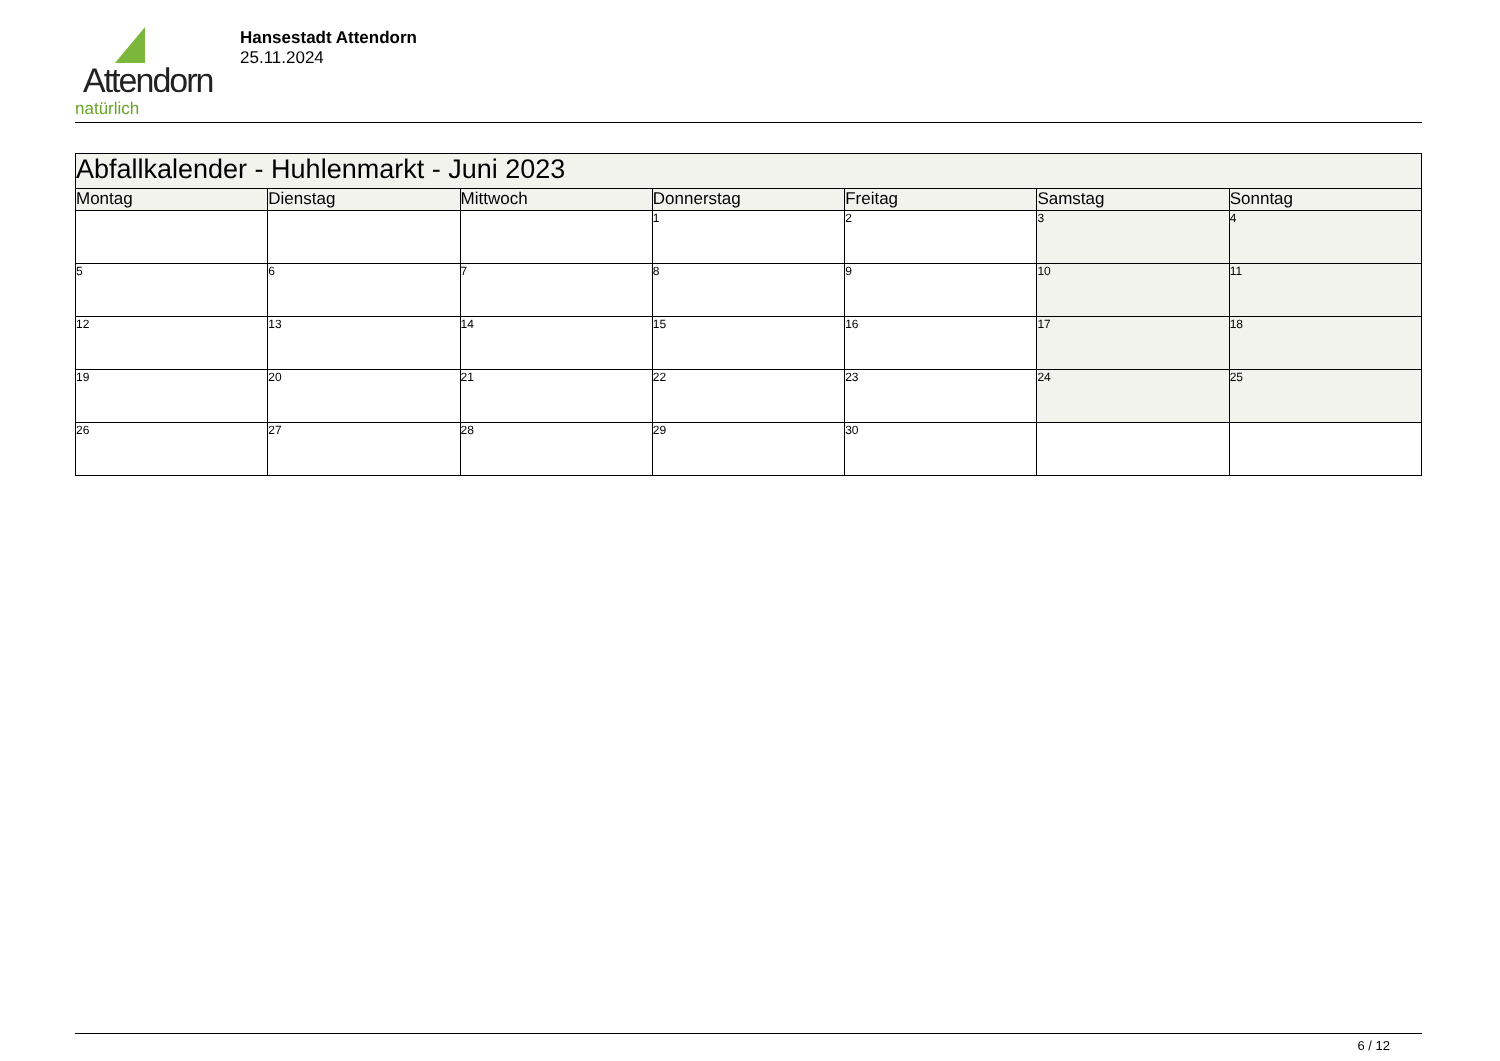Attendorn
natürlich
Hansestadt Attendorn
25.11.2024
| Abfallkalender - Huhlenmarkt - Juni 2023 | | | | | | |
| --- | --- | --- | --- | --- | --- | --- |
| Montag | Dienstag | Mittwoch | Donnerstag | Freitag | Samstag | Sonntag |
| | | | 1 | 2 | 3 | 4 |
| 5 | 6 | 7 | 8 | 9 | 10 | 11 |
| 12 | 13 | 14 | 15 | 16 | 17 | 18 |
| 19 | 20 | 21 | 22 | 23 | 24 | 25 |
| 26 | 27 | 28 | 29 | 30 | | |
6 / 12